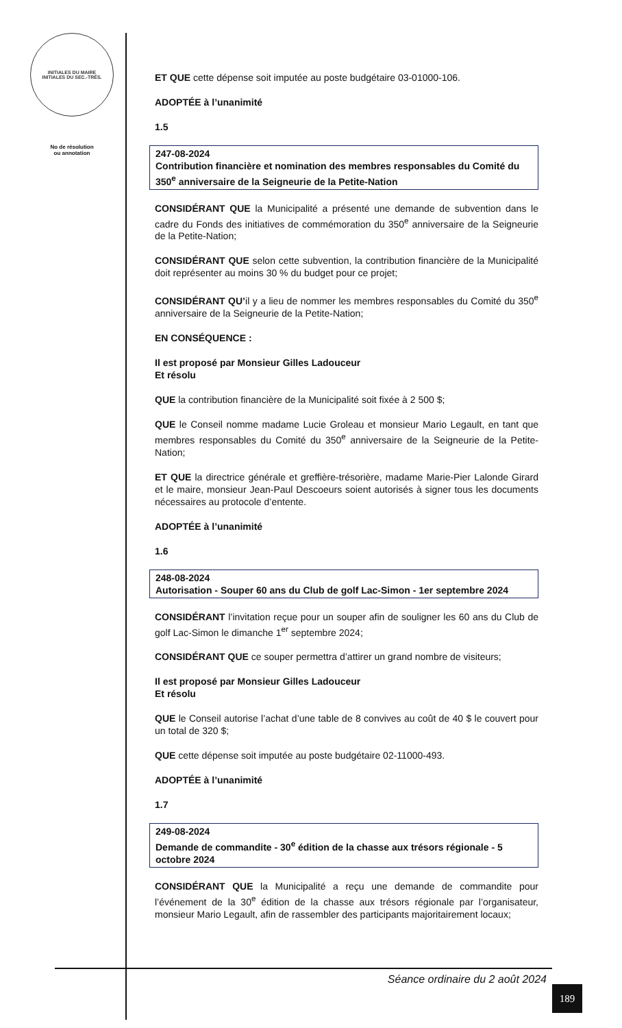INITIALES DU MAIRE
INITIALES DU SEC.-TRÉS.
No de résolution
ou annotation
ET QUE cette dépense soit imputée au poste budgétaire 03-01000-106.
ADOPTÉE à l’unanimité
1.5
247-08-2024
Contribution financière et nomination des membres responsables du Comité du 350<sup>e</sup> anniversaire de la Seigneurie de la Petite-Nation
CONSIDÉRANT QUE la Municipalité a présenté une demande de subvention dans le cadre du Fonds des initiatives de commémoration du 350<sup>e</sup> anniversaire de la Seigneurie de la Petite-Nation;
CONSIDÉRANT QUE selon cette subvention, la contribution financière de la Municipalité doit représenter au moins 30 % du budget pour ce projet;
CONSIDÉRANT QU’il y a lieu de nommer les membres responsables du Comité du 350<sup>e</sup> anniversaire de la Seigneurie de la Petite-Nation;
EN CONSÉQUENCE :
Il est proposé par Monsieur Gilles Ladouceur
Et résolu
QUE la contribution financière de la Municipalité soit fixée à 2 500 $;
QUE le Conseil nomme madame Lucie Groleau et monsieur Mario Legault, en tant que membres responsables du Comité du 350<sup>e</sup> anniversaire de la Seigneurie de la Petite-Nation;
ET QUE la directrice générale et greffière-trésorière, madame Marie-Pier Lalonde Girard et le maire, monsieur Jean-Paul Descoeurs soient autorisés à signer tous les documents nécessaires au protocole d’entente.
ADOPTÉE à l’unanimité
1.6
248-08-2024
Autorisation - Souper 60 ans du Club de golf Lac-Simon - 1er septembre 2024
CONSIDÉRANT l’invitation reçue pour un souper afin de souligner les 60 ans du Club de golf Lac-Simon le dimanche 1<sup>er</sup> septembre 2024;
CONSIDÉRANT QUE ce souper permettra d’attirer un grand nombre de visiteurs;
Il est proposé par Monsieur Gilles Ladouceur
Et résolu
QUE le Conseil autorise l’achat d’une table de 8 convives au coût de 40 $ le couvert pour un total de 320 $;
QUE cette dépense soit imputée au poste budgétaire 02-11000-493.
ADOPTÉE à l’unanimité
1.7
249-08-2024
Demande de commandite - 30<sup>e</sup> édition de la chasse aux trésors régionale - 5 octobre 2024
CONSIDÉRANT QUE la Municipalité a reçu une demande de commandite pour l’événement de la 30<sup>e</sup> édition de la chasse aux trésors régionale par l’organisateur, monsieur Mario Legault, afin de rassembler des participants majoritairement locaux;
Séance ordinaire du 2 août 2024
189